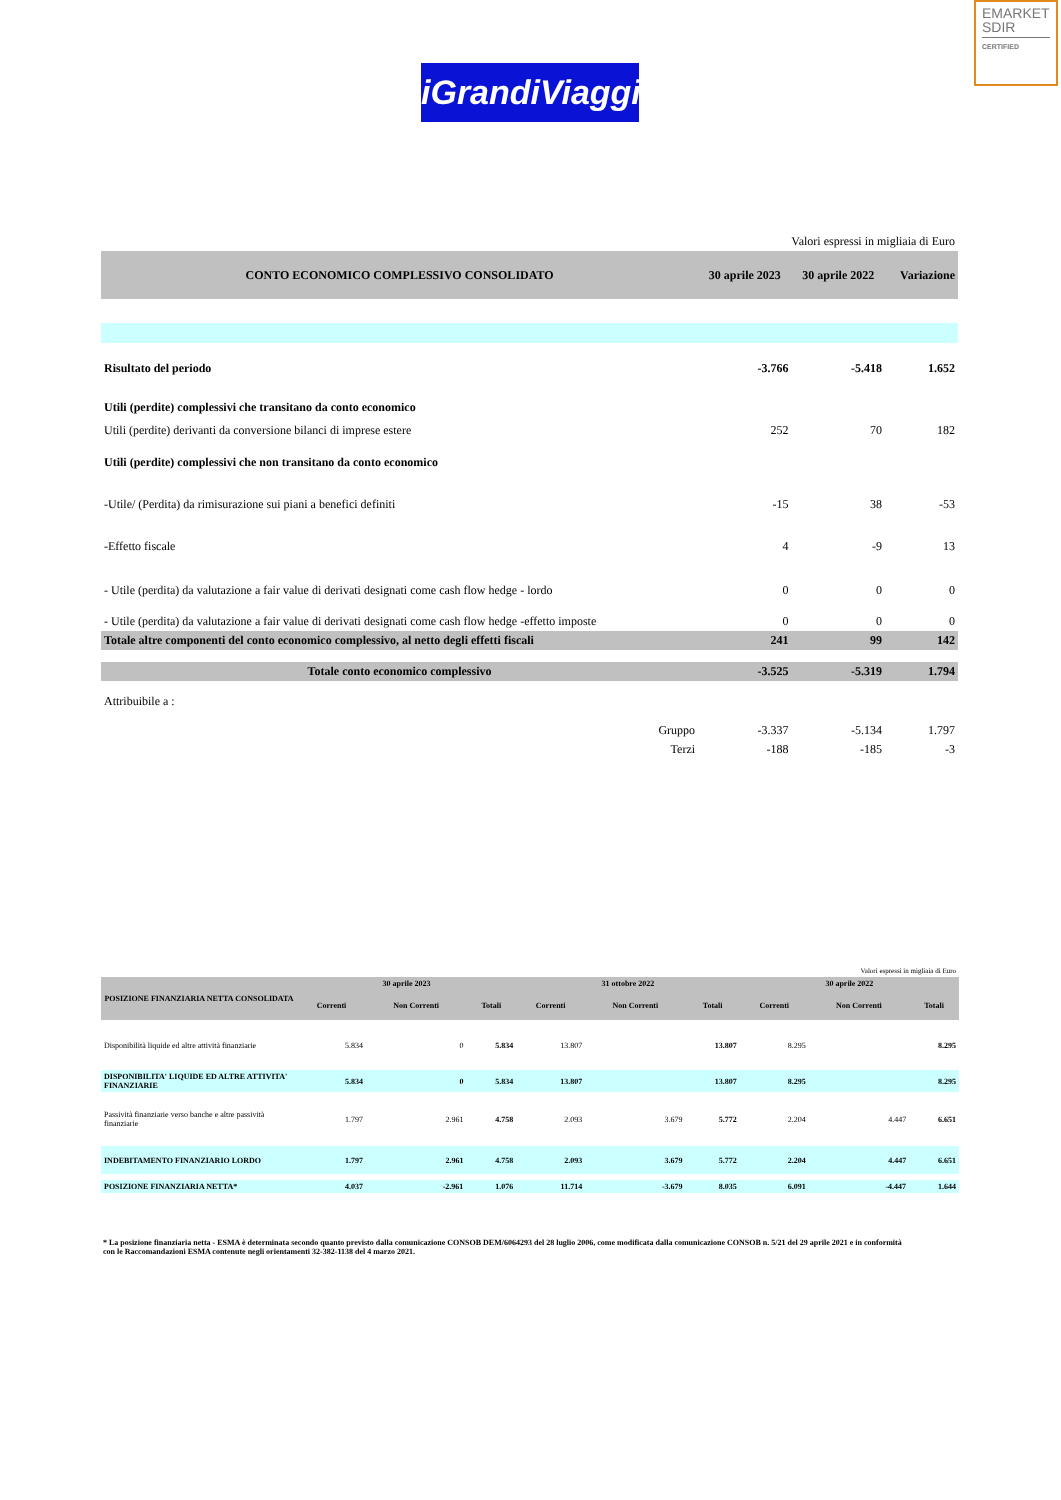EMARKET
SDIR
CERTIFIED
iGrandiViaggi
| Valori espressi in migliaia di Euro | | | |
| CONTO ECONOMICO COMPLESSIVO CONSOLIDATO | 30 aprile 2023 | 30 aprile 2022 | Variazione |
| Risultato del periodo | -3.766 | -5.418 | 1.652 |
| Utili (perdite) complessivi che transitano da conto economico | | | |
| Utili (perdite) derivanti da conversione bilanci di imprese estere | 252 | 70 | 182 |
| Utili (perdite) complessivi che non transitano da conto economico | | | |
| -Utile/ (Perdita) da rimisurazione sui piani a benefici definiti | -15 | 38 | -53 |
| -Effetto fiscale | 4 | -9 | 13 |
| - Utile (perdita) da valutazione a fair value di derivati designati come cash flow hedge - lordo | 0 | 0 | 0 |
| - Utile (perdita) da valutazione a fair value di derivati designati come cash flow hedge -effetto imposte | 0 | 0 | 0 |
| Totale altre componenti del conto economico complessivo, al netto degli effetti fiscali | 241 | 99 | 142 |
| Totale conto economico complessivo | -3.525 | -5.319 | 1.794 |
| Attribuibile a : | | | |
| Gruppo | -3.337 | -5.134 | 1.797 |
| Terzi | -188 | -185 | -3 |
| Valori espressi in migliaia di Euro | | | | | | | | | |
| POSIZIONE FINANZIARIA NETTA CONSOLIDATA | 30 aprile 2023 | | | 31 ottobre 2022 | | | 30 aprile 2022 | | |
| | Correnti | Non Correnti | Totali | Correnti | Non Correnti | Totali | Correnti | Non Correnti | Totali |
| Disponibilità liquide ed altre attività finanziarie | 5.834 | 0 | 5.834 | 13.807 | | 13.807 | 8.295 | | 8.295 |
| DISPONIBILITA' LIQUIDE ED ALTRE ATTIVITA' FINANZIARIE | 5.834 | 0 | 5.834 | 13.807 | | 13.807 | 8.295 | | 8.295 |
| Passività finanziarie verso banche e altre passività finanziarie | 1.797 | 2.961 | 4.758 | 2.093 | 3.679 | 5.772 | 2.204 | 4.447 | 6.651 |
| INDEBITAMENTO FINANZIARIO LORDO | 1.797 | 2.961 | 4.758 | 2.093 | 3.679 | 5.772 | 2.204 | 4.447 | 6.651 |
| POSIZIONE FINANZIARIA NETTA* | 4.037 | -2.961 | 1.076 | 11.714 | -3.679 | 8.035 | 6.091 | -4.447 | 1.644 |
* La posizione finanziaria netta - ESMA è determinata secondo quanto previsto dalla comunicazione CONSOB DEM/6064293 del 28 luglio 2006, come modificata dalla comunicazione CONSOB n. 5/21 del 29 aprile 2021 e in conformità con le Raccomandazioni ESMA contenute negli orientamenti 32-382-1138 del 4 marzo 2021.